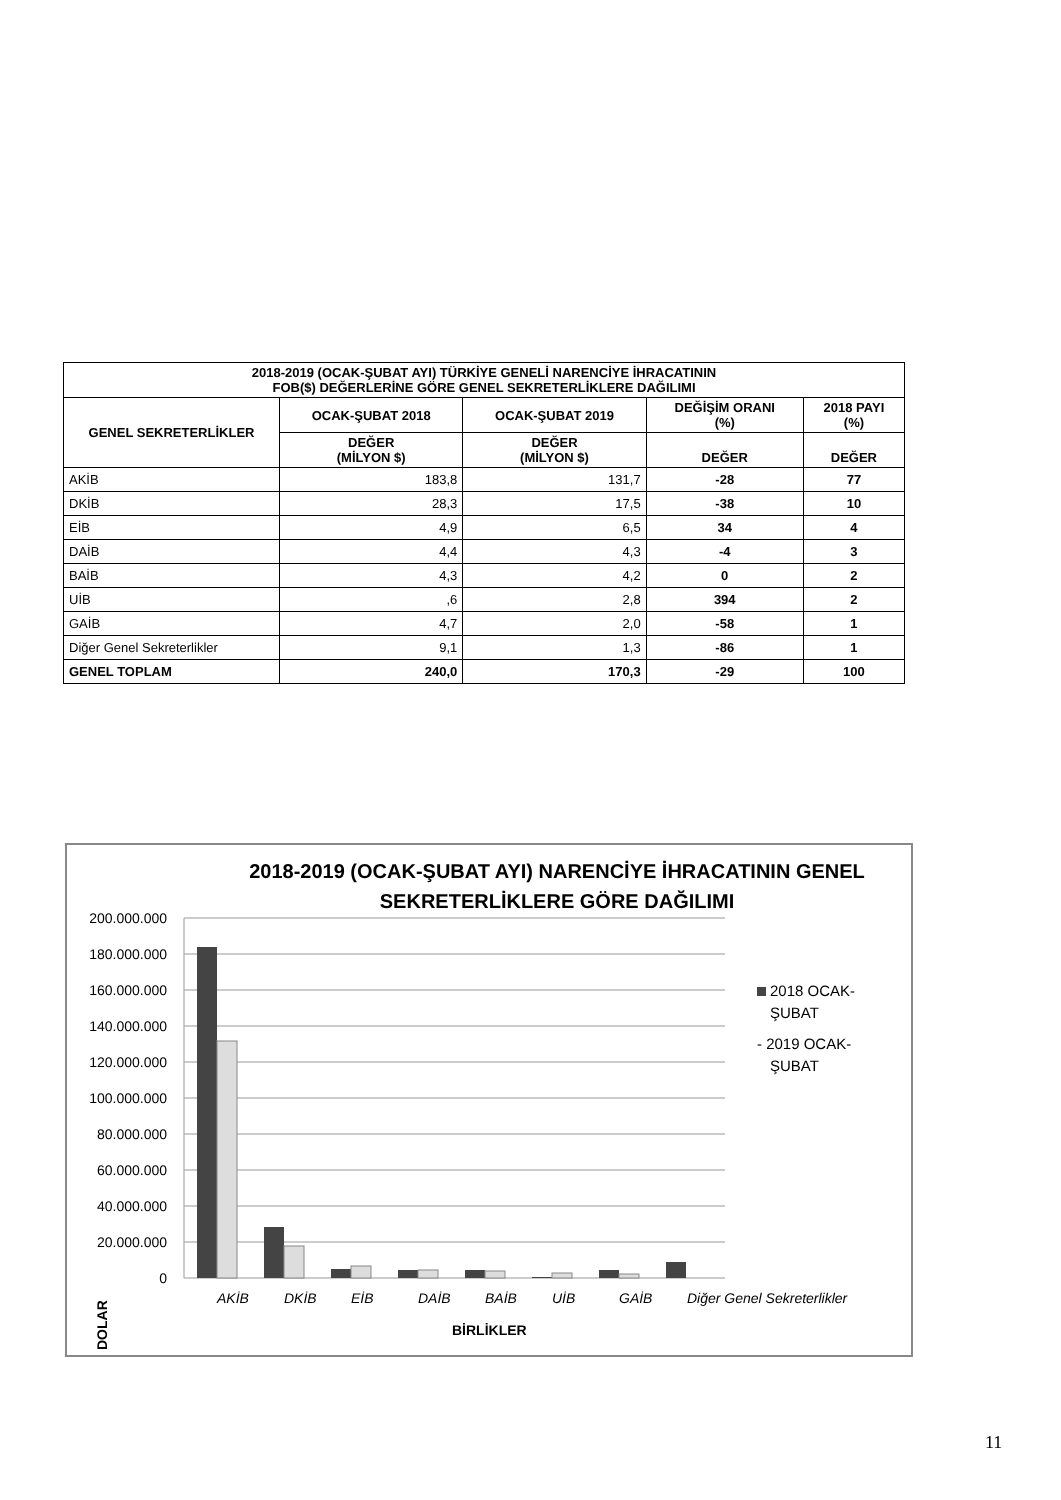| 2018-2019 (OCAK-ŞUBAT AYI) TÜRKİYE GENELİ NARENCİYE İHRACATININ FOB($) DEĞERLERİNE GÖRE GENEL SEKRETERLİKLERE DAĞILIMI | | | | |
| --- | --- | --- | --- | --- |
| GENEL SEKRETERLİKLER | OCAK-ŞUBAT 2018 | OCAK-ŞUBAT 2019 | DEĞİŞİM ORANI (%) | 2018 PAYI (%) |
| | DEĞER (MİLYON $) | DEĞER (MİLYON $) | DEĞER | DEĞER |
| AKİB | 183,8 | 131,7 | -28 | 77 |
| DKİB | 28,3 | 17,5 | -38 | 10 |
| EİB | 4,9 | 6,5 | 34 | 4 |
| DAİB | 4,4 | 4,3 | -4 | 3 |
| BAİB | 4,3 | 4,2 | 0 | 2 |
| UİB | ,6 | 2,8 | 394 | 2 |
| GAİB | 4,7 | 2,0 | -58 | 1 |
| Diğer Genel Sekreterlikler | 9,1 | 1,3 | -86 | 1 |
| GENEL TOPLAM | 240,0 | 170,3 | -29 | 100 |
2018-2019 (OCAK-ŞUBAT AYI) NARENCİYE İHRACATININ GENEL
SEKRETERLİKLERE GÖRE DAĞILIMI
200.000.000
180.000.000
160.000.000
140.000.000
120.000.000
100.000.000
80.000.000
60.000.000
40.000.000
20.000.000
0
AKİB
DKİB
EİB
DAİB
BAİB
UİB
GAİB
Diğer Genel Sekreterlikler
BİRLİKLER
DOLAR
2018 OCAK-
ŞUBAT
- 2019 OCAK-
ŞUBAT
11